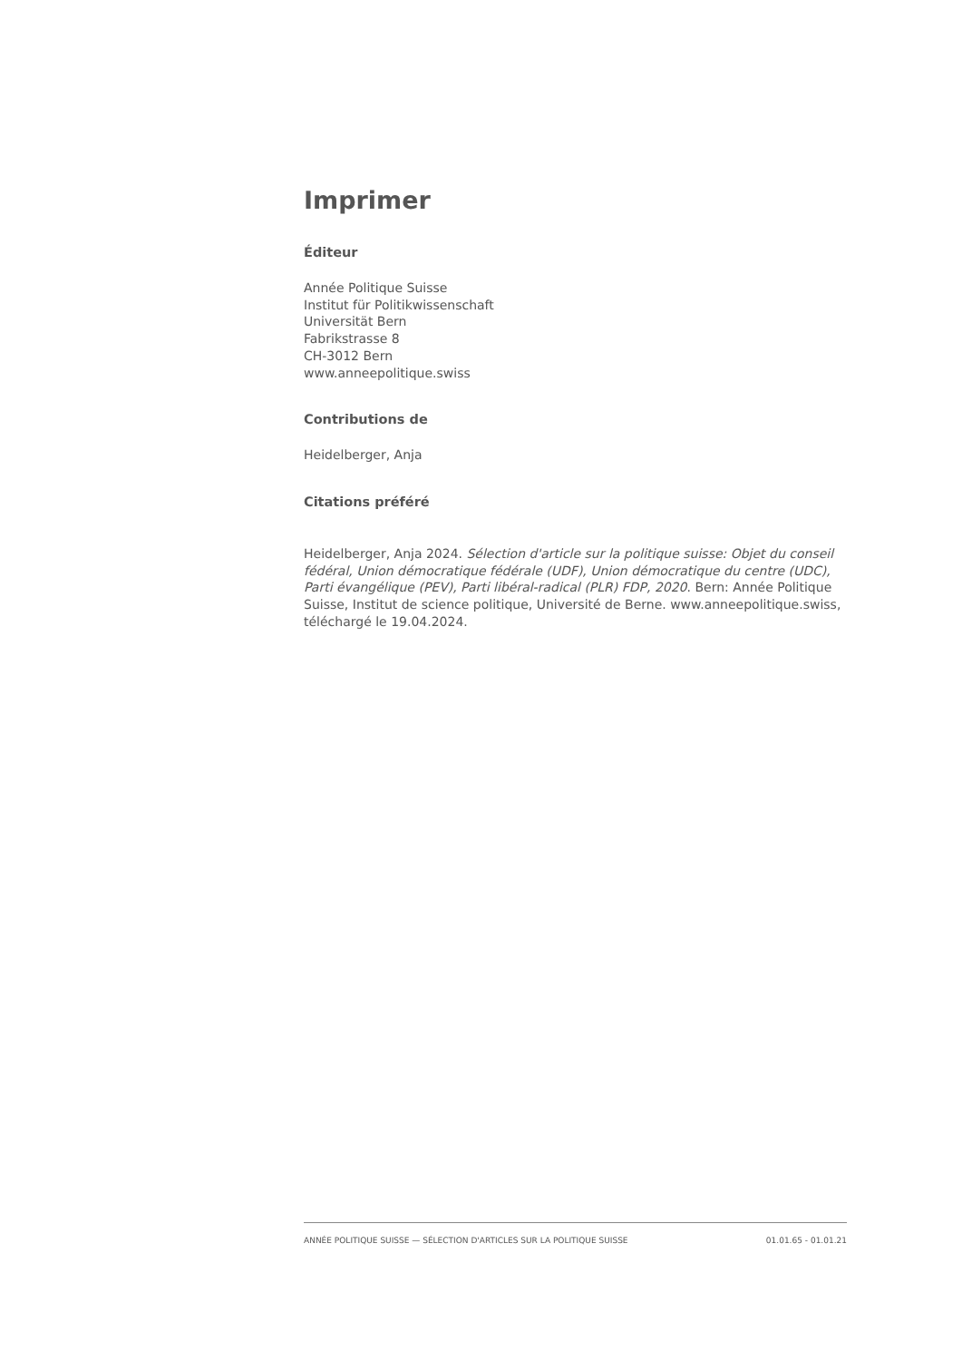Imprimer
Éditeur
Année Politique Suisse
Institut für Politikwissenschaft
Universität Bern
Fabrikstrasse 8
CH-3012 Bern
www.anneepolitique.swiss
Contributions de
Heidelberger, Anja
Citations préféré
Heidelberger, Anja 2024. Sélection d'article sur la politique suisse: Objet du conseil fédéral, Union démocratique fédérale (UDF), Union démocratique du centre (UDC), Parti évangélique (PEV), Parti libéral-radical (PLR) FDP, 2020. Bern: Année Politique Suisse, Institut de science politique, Université de Berne. www.anneepolitique.swiss, téléchargé le 19.04.2024.
ANNÉE POLITIQUE SUISSE — SÉLECTION D'ARTICLES SUR LA POLITIQUE SUISSE 01.01.65 - 01.01.21